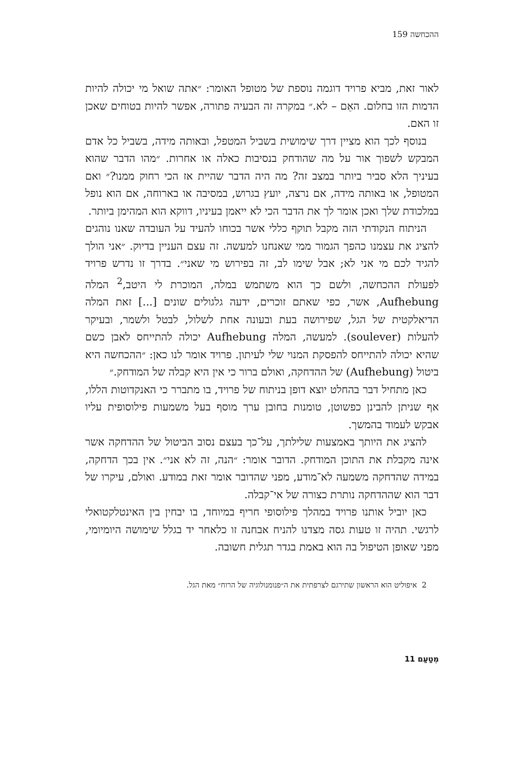ההכחשה 159
לאור זאת, מביא פרויד דוגמה נוספת של מטופל האומר: ״אתה שואל מי יכולה להיות הדמות הזו בחלום. האֵם – לא.״ במקרה זה הבעיה פתורה, אפשר להיות בטוחים שאכן זו האם.
בנוסף לכך הוא מציין דרך שימושית בשביל המטפל, ובאותה מידה, בשביל כל אדם המבקש לשפוך אור על מה שהודחק בנסיבות כאלה או אחרות. ״מהו הדבר שהוא בעיניך הלא סביר ביותר במצב זה? מה היה הדבר שהיית אז הכי רחוק ממנו?״ ואם המטופל, או באותה מידה, אם נרצה, יועץ בגרוש, במסיבה או בארוחה, אם הוא נופל במלכודת שלך ואכן אומר לך את הדבר הכי לא ייאמן בעיניו, דווקא הוא המהימן ביותר.
הניתוח הנקודתי הזה מקבל תוקף כללי אשר בכוחו להעיד על העובדה שאנו נוהגים להציג את עצמנו כהפך הגמור ממי שאנחנו למעשה. זה עצם העניין בדיוק. ״אני הולך להגיד לכם מי אני לא; אבל שימו לב, זה בפירוש מי שאני״. בדרך זו נדרש פרויד לפעולת ההכחשה, ולשם כך הוא משתמש במלה, המוכרת לי היטב,<sup>2</sup> המלה Aufhebung, אשר, כפי שאתם זוכרים, ידעה גלגולים שונים [...] זאת המלה הדיאלקטית של הגל, שפירושה בעת ובעונה אחת לשלול, לבטל ולשמר, ובעיקר להעלות (soulever). למעשה, המלה Aufhebung יכולה להתייחס לאבן כשם שהיא יכולה להתייחס להפסקת המנוי שלי לעיתון. פרויד אומר לנו כאן: ״ההכחשה היא ביטול (Aufhebung) של ההדחקה, ואולם ברור כי אין היא קבלה של המודחק.״
כאן מתחיל דבר בהחלט יוצא דופן בניתוח של פרויד, בו מתברר כי האנקדוטות הללו, אף שניתן להבינן כפשוטן, טומנות בחובן ערך מוסף בעל משמעות פילוסופית עליו אבקש לעמוד בהמשך.
להציג את היותך באמצעות שלילתך, על־כך בעצם נסוב הביטול של ההדחקה אשר אינה מקבלת את התוכן המודחק. הדובר אומר: ״הנה, זה לא אני״. אין בכך הדחקה, במידה שהדחקה משמעה לא־מודע, מפני שהדובר אומר זאת במודע. ואולם, עיקרו של דבר הוא שההדחקה נותרת כצורה של אי־קבלה.
כאן יוביל אותנו פרויד במהלך פילוסופי חריף במיוחד, בו יבחין בין האינטלקטואלי לרגשי. תהיה זו טעות גסה מצדנו להניח אבחנה זו כלאחר יד בגלל שימושה היומיומי, מפני שאופן הטיפול בה הוא באמת בגדר תגלית חשובה.
2 איפוליט הוא הראשון שתירגם לצרפתית את ה״פנומנולוגיה של הרוח״ מאת הגל.
מְטַעַם 11